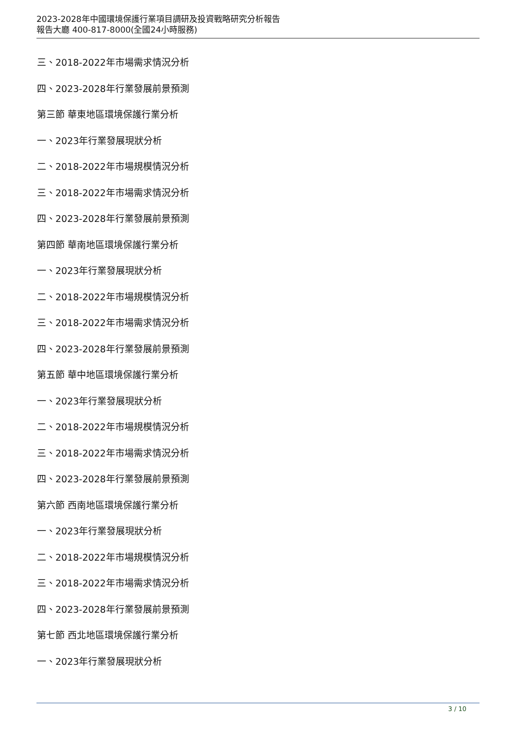2023-2028年中國環境保護行業項目調研及投資戰略研究分析報告
報告大廳 400-817-8000(全國24小時服務)
三、2018-2022年市場需求情況分析
四、2023-2028年行業發展前景預測
第三節 華東地區環境保護行業分析
一、2023年行業發展現狀分析
二、2018-2022年市場規模情況分析
三、2018-2022年市場需求情況分析
四、2023-2028年行業發展前景預測
第四節 華南地區環境保護行業分析
一、2023年行業發展現狀分析
二、2018-2022年市場規模情況分析
三、2018-2022年市場需求情況分析
四、2023-2028年行業發展前景預測
第五節 華中地區環境保護行業分析
一、2023年行業發展現狀分析
二、2018-2022年市場規模情況分析
三、2018-2022年市場需求情況分析
四、2023-2028年行業發展前景預測
第六節 西南地區環境保護行業分析
一、2023年行業發展現狀分析
二、2018-2022年市場規模情況分析
三、2018-2022年市場需求情況分析
四、2023-2028年行業發展前景預測
第七節 西北地區環境保護行業分析
一、2023年行業發展現狀分析
3 / 10